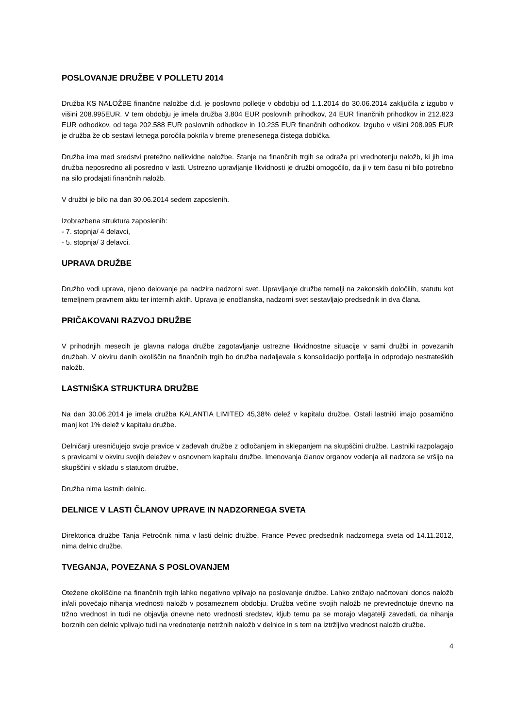POSLOVANJE DRUŽBE V POLLETU 2014
Družba KS NALOŽBE finančne naložbe d.d. je poslovno polletje v obdobju od 1.1.2014 do 30.06.2014 zaključila z izgubo v višini 208.995EUR. V tem obdobju je imela družba 3.804 EUR poslovnih prihodkov, 24 EUR finančnih prihodkov in 212.823 EUR odhodkov, od tega 202.588 EUR poslovnih odhodkov in 10.235 EUR finančnih odhodkov. Izgubo v višini 208.995 EUR je družba že ob sestavi letnega poročila pokrila v breme prenesenega čistega dobička.
Družba ima med sredstvi pretežno nelikvidne naložbe. Stanje na finančnih trgih se odraža pri vrednotenju naložb, ki jih ima družba neposredno ali posredno v lasti. Ustrezno upravljanje likvidnosti je družbi omogočilo, da ji v tem času ni bilo potrebno na silo prodajati finančnih naložb.
V družbi je bilo na dan 30.06.2014 sedem zaposlenih.
Izobrazbena struktura zaposlenih:
- 7. stopnja/ 4 delavci,
- 5. stopnja/ 3 delavci.
UPRAVA DRUŽBE
Družbo vodi uprava, njeno delovanje pa nadzira nadzorni svet. Upravljanje družbe temelji na zakonskih določilih, statutu kot temeljnem pravnem aktu ter internih aktih. Uprava je enočlanska, nadzorni svet sestavljajo predsednik in dva člana.
PRIČAKOVANI RAZVOJ DRUŽBE
V prihodnjih mesecih je glavna naloga družbe zagotavljanje ustrezne likvidnostne situacije v sami družbi in povezanih družbah. V okviru danih okoliščin na finančnih trgih bo družba nadaljevala s konsolidacijo portfelja in odprodajo nestrateških naložb.
LASTNIŠKA STRUKTURA DRUŽBE
Na dan 30.06.2014 je imela družba KALANTIA LIMITED 45,38% delež v kapitalu družbe. Ostali lastniki imajo posamično manj kot 1% delež v kapitalu družbe.
Delničarji uresničujejo svoje pravice v zadevah družbe z odločanjem in sklepanjem na skupščini družbe. Lastniki razpolagajo s pravicami v okviru svojih deležev v osnovnem kapitalu družbe. Imenovanja članov organov vodenja ali nadzora se vršijo na skupščini v skladu s statutom družbe.
Družba nima lastnih delnic.
DELNICE V LASTI ČLANOV UPRAVE IN NADZORNEGA SVETA
Direktorica družbe Tanja Petročnik nima v lasti delnic družbe, France Pevec predsednik nadzornega sveta od 14.11.2012, nima delnic družbe.
TVEGANJA, POVEZANA S POSLOVANJEM
Otežene okoliščine na finančnih trgih lahko negativno vplivajo na poslovanje družbe. Lahko znižajo načrtovani donos naložb in/ali povečajo nihanja vrednosti naložb v posameznem obdobju. Družba večine svojih naložb ne prevrednotuje dnevno na tržno vrednost in tudi ne objavlja dnevne neto vrednosti sredstev, kljub temu pa se morajo vlagatelji zavedati, da nihanja borznih cen delnic vplivajo tudi na vrednotenje netržnih naložb v delnice in s tem na iztržljivo vrednost naložb družbe.
4